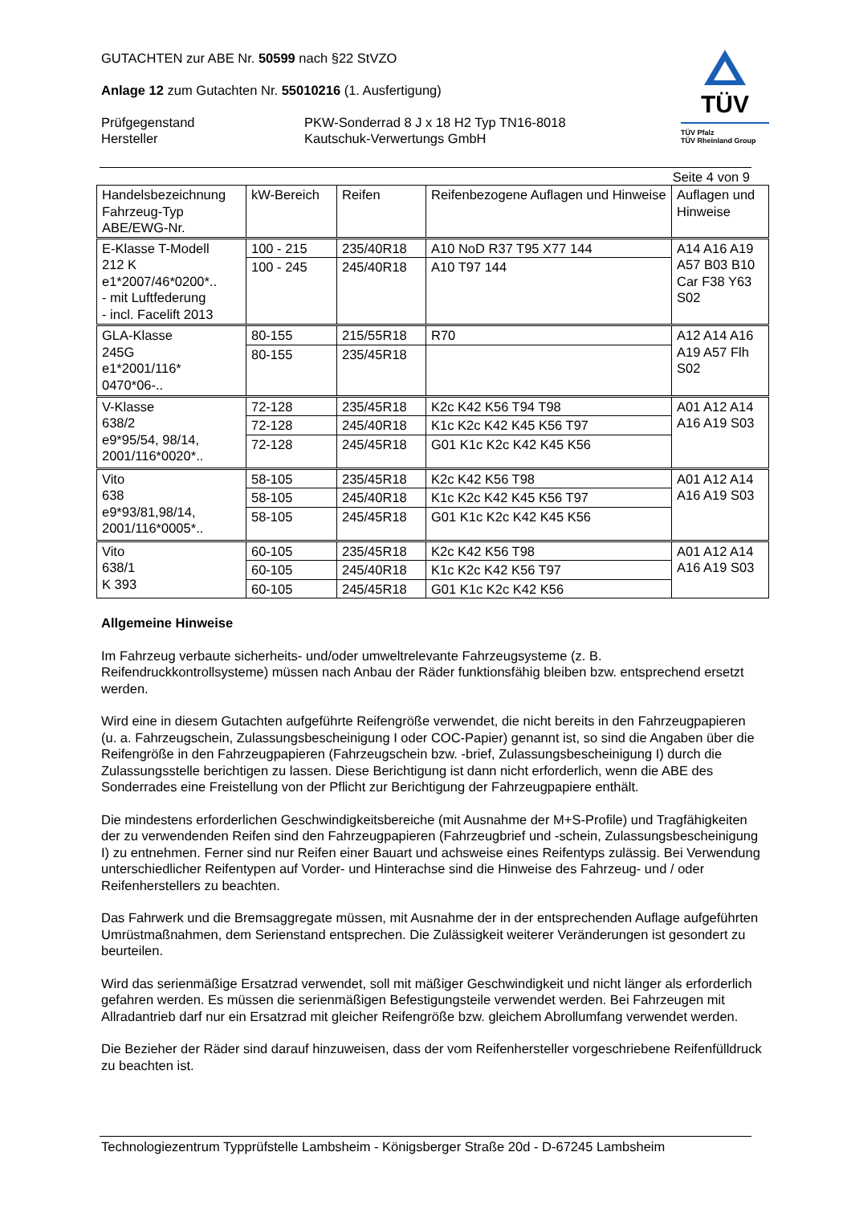GUTACHTEN zur ABE Nr. 50599 nach §22 StVZO
Anlage 12 zum Gutachten Nr. 55010216 (1. Ausfertigung)
Prüfgegenstand PKW-Sonderrad 8 J x 18 H2 Typ TN16-8018
Hersteller Kautschuk-Verwertungs GmbH
TÜV
TÜV Pfalz
TÜV Rheinland Group
Seite 4 von 9
| Handelsbezeichnung Fahrzeug-Typ ABE/EWG-Nr. | kW-Bereich | Reifen | Reifenbezogene Auflagen und Hinweise | Auflagen und Hinweise |
| --- | --- | --- | --- | --- |
| E-Klasse T-Modell 212 K e1*2007/46*0200*.. - mit Luftfederung - incl. Facelift 2013 | 100 - 215 | 235/40R18 | A10 NoD R37 T95 X77 144 | A14 A16 A19 A57 B03 B10 Car F38 Y63 S02 |
| | 100 - 245 | 245/40R18 | A10 T97 144 | |
| GLA-Klasse 245G e1*2001/116* 0470*06-.. | 80-155 | 215/55R18 | R70 | A12 A14 A16 A19 A57 Flh S02 |
| | 80-155 | 235/45R18 | | |
| V-Klasse 638/2 e9*95/54, 98/14, 2001/116*0020*.. | 72-128 | 235/45R18 | K2c K42 K56 T94 T98 | A01 A12 A14 A16 A19 S03 |
| | 72-128 | 245/40R18 | K1c K2c K42 K45 K56 T97 | |
| | 72-128 | 245/45R18 | G01 K1c K2c K42 K45 K56 | |
| Vito 638 e9*93/81,98/14, 2001/116*0005*.. | 58-105 | 235/45R18 | K2c K42 K56 T98 | A01 A12 A14 A16 A19 S03 |
| | 58-105 | 245/40R18 | K1c K2c K42 K45 K56 T97 | |
| | 58-105 | 245/45R18 | G01 K1c K2c K42 K45 K56 | |
| Vito 638/1 K 393 | 60-105 | 235/45R18 | K2c K42 K56 T98 | A01 A12 A14 A16 A19 S03 |
| | 60-105 | 245/40R18 | K1c K2c K42 K56 T97 | |
| | 60-105 | 245/45R18 | G01 K1c K2c K42 K56 | |
Allgemeine Hinweise
Im Fahrzeug verbaute sicherheits- und/oder umweltrelevante Fahrzeugsysteme (z. B. Reifendruckkontrollsysteme) müssen nach Anbau der Räder funktionsfähig bleiben bzw. entsprechend ersetzt werden.
Wird eine in diesem Gutachten aufgeführte Reifengröße verwendet, die nicht bereits in den Fahrzeugpapieren (u. a. Fahrzeugschein, Zulassungsbescheinigung I oder COC-Papier) genannt ist, so sind die Angaben über die Reifengröße in den Fahrzeugpapieren (Fahrzeugschein bzw. -brief, Zulassungsbescheinigung I) durch die Zulassungsstelle berichtigen zu lassen. Diese Berichtigung ist dann nicht erforderlich, wenn die ABE des Sonderrades eine Freistellung von der Pflicht zur Berichtigung der Fahrzeugpapiere enthält.
Die mindestens erforderlichen Geschwindigkeitsbereiche (mit Ausnahme der M+S-Profile) und Tragfähigkeiten der zu verwendenden Reifen sind den Fahrzeugpapieren (Fahrzeugbrief und -schein, Zulassungsbescheinigung I) zu entnehmen. Ferner sind nur Reifen einer Bauart und achsweise eines Reifentyps zulässig. Bei Verwendung unterschiedlicher Reifentypen auf Vorder- und Hinterachse sind die Hinweise des Fahrzeug- und / oder Reifenherstellers zu beachten.
Das Fahrwerk und die Bremsaggregate müssen, mit Ausnahme der in der entsprechenden Auflage aufgeführten Umrüstmaßnahmen, dem Serienstand entsprechen. Die Zulässigkeit weiterer Veränderungen ist gesondert zu beurteilen.
Wird das serienmäßige Ersatzrad verwendet, soll mit mäßiger Geschwindigkeit und nicht länger als erforderlich gefahren werden. Es müssen die serienmäßigen Befestigungsteile verwendet werden. Bei Fahrzeugen mit Allradantrieb darf nur ein Ersatzrad mit gleicher Reifengröße bzw. gleichem Abrollumfang verwendet werden.
Die Bezieher der Räder sind darauf hinzuweisen, dass der vom Reifenhersteller vorgeschriebene Reifenfülldruck zu beachten ist.
Technologiezentrum Typprüfstelle Lambsheim - Königsberger Straße 20d - D-67245 Lambsheim